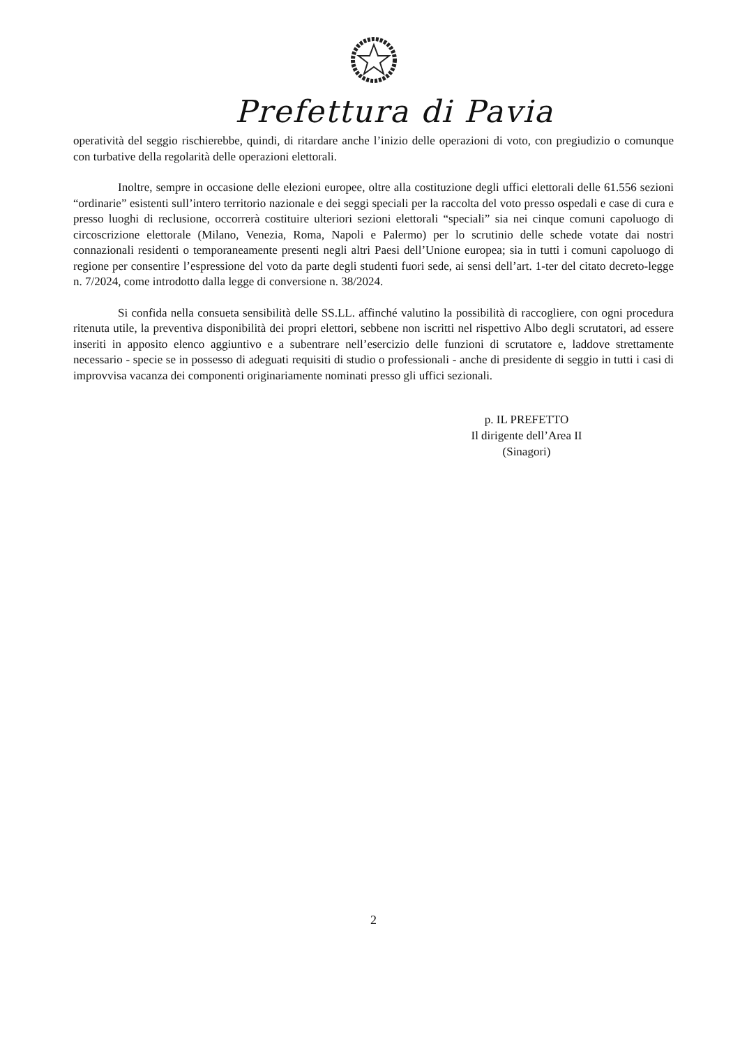Prefettura di Pavia
operatività del seggio rischierebbe, quindi, di ritardare anche l’inizio delle operazioni di voto, con pregiudizio o comunque con turbative della regolarità delle operazioni elettorali.
Inoltre, sempre in occasione delle elezioni europee, oltre alla costituzione degli uffici elettorali delle 61.556 sezioni “ordinarie” esistenti sull’intero territorio nazionale e dei seggi speciali per la raccolta del voto presso ospedali e case di cura e presso luoghi di reclusione, occorrerà costituire ulteriori sezioni elettorali “speciali” sia nei cinque comuni capoluogo di circoscrizione elettorale (Milano, Venezia, Roma, Napoli e Palermo) per lo scrutinio delle schede votate dai nostri connazionali residenti o temporaneamente presenti negli altri Paesi dell’Unione europea; sia in tutti i comuni capoluogo di regione per consentire l’espressione del voto da parte degli studenti fuori sede, ai sensi dell’art. 1-ter del citato decreto-legge n. 7/2024, come introdotto dalla legge di conversione n. 38/2024.
Si confida nella consueta sensibilità delle SS.LL. affinché valutino la possibilità di raccogliere, con ogni procedura ritenuta utile, la preventiva disponibilità dei propri elettori, sebbene non iscritti nel rispettivo Albo degli scrutatori, ad essere inseriti in apposito elenco aggiuntivo e a subentrare nell’esercizio delle funzioni di scrutatore e, laddove strettamente necessario - specie se in possesso di adeguati requisiti di studio o professionali - anche di presidente di seggio in tutti i casi di improvvisa vacanza dei componenti originariamente nominati presso gli uffici sezionali.
p. IL PREFETTO
Il dirigente dell’Area II
(Sinagori)
2